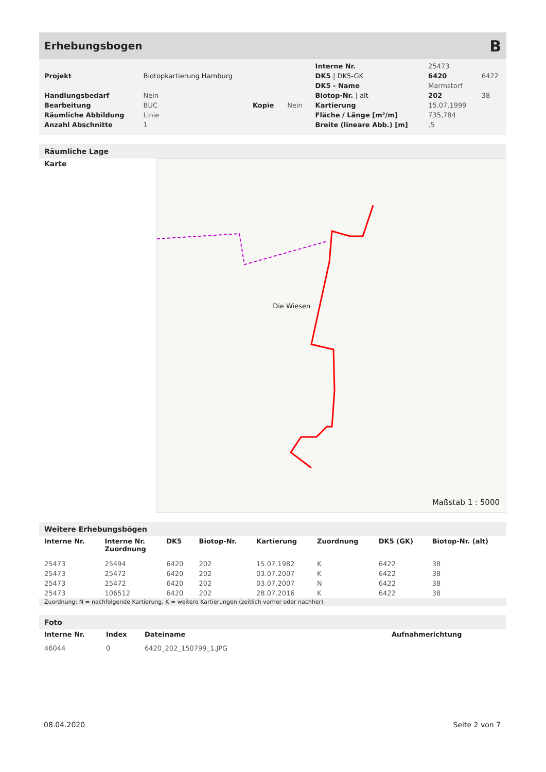Erhebungsbogen
B
| | | | | Interne Nr. | 25473 | |
| Projekt | Biotopkartierung Hamburg | | | DK5 / DK5-GK | 6420 | 6422 |
| | | | | DK5 - Name | Marmstorf | |
| Handlungsbedarf | Nein | | | Biotop-Nr. / alt | 202 | 38 |
| Bearbeitung | BUC | Kopie | Nein | Kartierung | 15.07.1999 | |
| Räumliche Abbildung | Linie | | | Fläche / Länge [m²/m] | 735,784 | |
| Anzahl Abschnitte | 1 | | | Breite (lineare Abb.) [m] | ,5 | |
Räumliche Lage
Karte
Die Wiesen
Maßstab 1 : 5000
Weitere Erhebungsbögen
| Interne Nr. | Interne Nr. Zuordnung | DK5 | Biotop-Nr. | Kartierung | Zuordnung | DK5 (GK) | Biotop-Nr. (alt) |
| --- | --- | --- | --- | --- | --- | --- | --- |
| 25473 | 25494 | 6420 | 202 | 15.07.1982 | K | 6422 | 38 |
| 25473 | 25472 | 6420 | 202 | 03.07.2007 | K | 6422 | 38 |
| 25473 | 25472 | 6420 | 202 | 03.07.2007 | N | 6422 | 38 |
| 25473 | 106512 | 6420 | 202 | 28.07.2016 | K | 6422 | 38 |
Zuordnung: N = nachfolgende Kartierung, K = weitere Kartierungen (zeitlich vorher oder nachher)
Foto
| Interne Nr. | Index | Dateiname | Aufnahmerichtung |
| --- | --- | --- | --- |
| 46044 | 0 | 6420_202_150799_1.JPG | |
08.04.2020 Seite 2 von 7